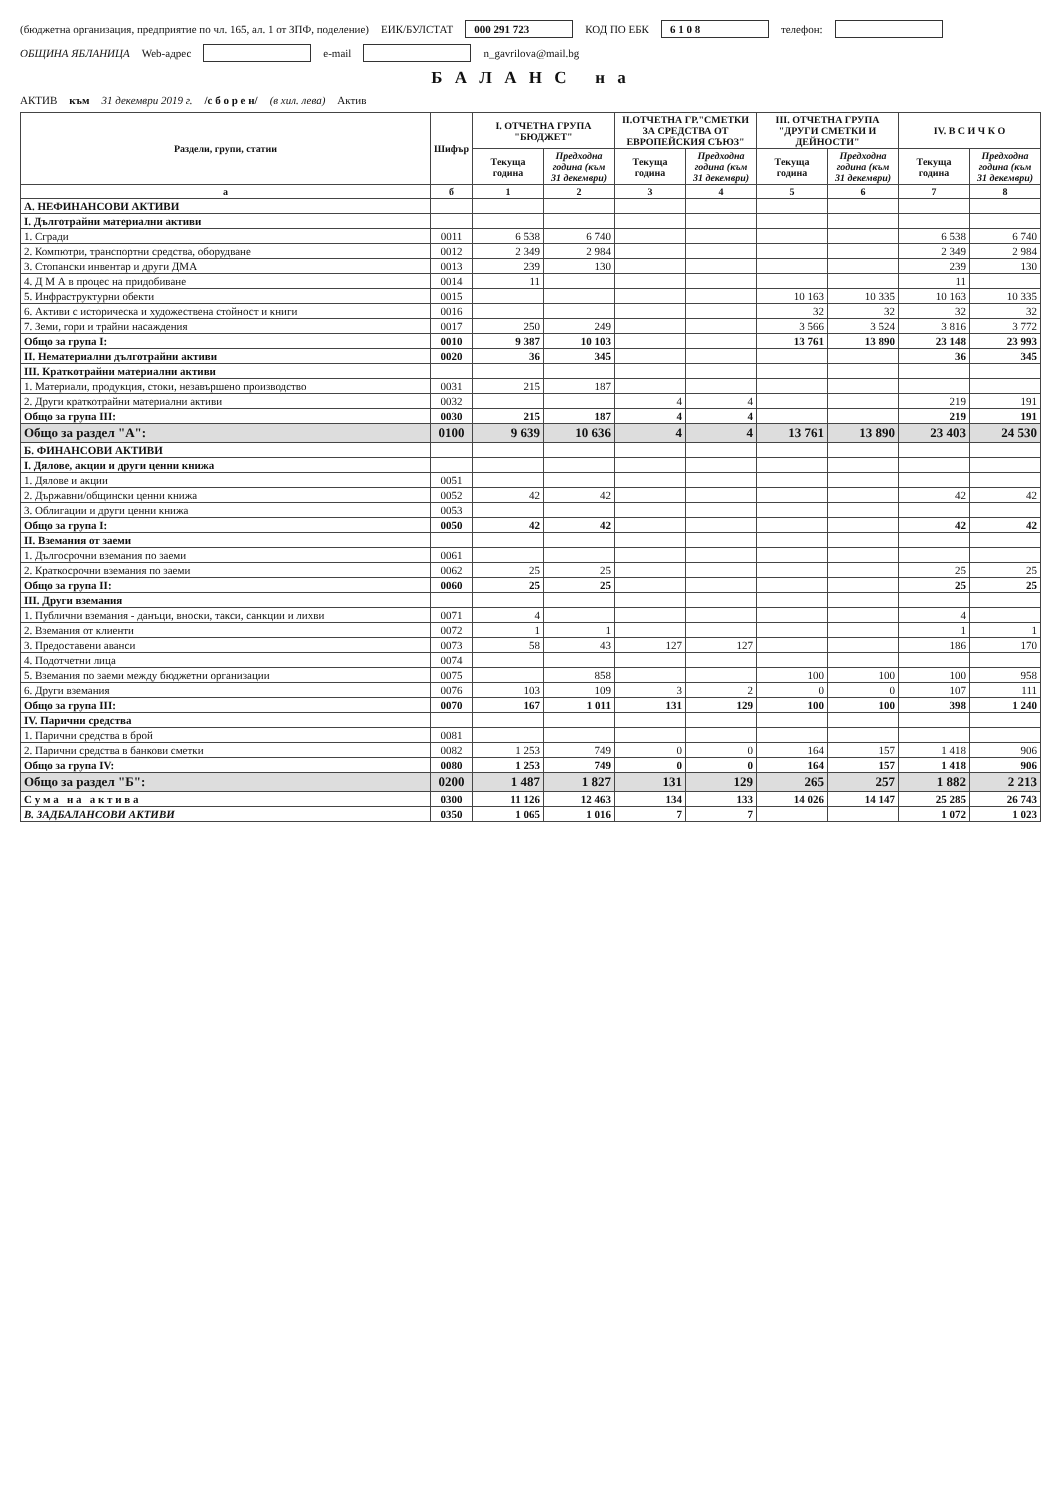(бюджетна организация, предприятие по чл. 165, ал. 1 от ЗПФ, поделение) ЕИК/БУЛСТАТ 000 291 723 КОД ПО ЕБК 6 1 0 8 телефон:
ОБЩИНА ЯБЛАНИЦА Web-адрес e-mail n_gavrilova@mail.bg
Б А Л А Н С н а
АКТИВ към 31 декември 2019 г. /с б о р е н/ (в хил. лева) Актив
| Раздели, групи, статии | Шифър | I. ОТЧЕТНА ГРУПА "БЮДЖЕТ" | | II.ОТЧЕТНА ГР."СМЕТКИ ЗА СРЕДСТВА ОТ ЕВРОПЕЙСКИЯ СЪЮЗ" | | III. ОТЧЕТНА ГРУПА "ДРУГИ СМЕТКИ И ДЕЙНОСТИ" | | IV. В С И Ч К О | |
| --- | --- | --- | --- | --- | --- | --- | --- | --- | --- |
| | | Текуща година | Предходна година (към 31 декември) | Текуща година | Предходна година (към 31 декември) | Текуща година | Предходна година (към 31 декември) | Текуща година | Предходна година (към 31 декември) |
| а | б | 1 | 2 | 3 | 4 | 5 | 6 | 7 | 8 |
| А. НЕФИНАНСОВИ АКТИВИ | | | | | | | | | |
| I. Дълготрайни материални активи | | | | | | | | | |
| 1. Сгради | 0011 | 6 538 | 6 740 | | | | | 6 538 | 6 740 |
| 2. Компютри, транспортни средства, оборудване | 0012 | 2 349 | 2 984 | | | | | 2 349 | 2 984 |
| 3. Стопански инвентар и други ДМА | 0013 | 239 | 130 | | | | | 239 | 130 |
| 4. Д М А в процес на придобиване | 0014 | 11 | | | | | | 11 | |
| 5. Инфраструктурни обекти | 0015 | | | | | 10 163 | 10 335 | 10 163 | 10 335 |
| 6. Активи с историческа и художествена стойност и книги | 0016 | | | | | 32 | 32 | 32 | 32 |
| 7. Земи, гори и трайни насаждения | 0017 | 250 | 249 | | | 3 566 | 3 524 | 3 816 | 3 772 |
| Общо за група I: | 0010 | 9 387 | 10 103 | | | 13 761 | 13 890 | 23 148 | 23 993 |
| II. Нематериални дълготрайни активи | 0020 | 36 | 345 | | | | | 36 | 345 |
| III. Краткотрайни материални активи | | | | | | | | | |
| 1. Материали, продукция, стоки, незавършено производство | 0031 | 215 | 187 | | | | | | |
| 2. Други краткотрайни материални активи | 0032 | | | 4 | 4 | | | 219 | 191 |
| Общо за група III: | 0030 | 215 | 187 | 4 | 4 | | | 219 | 191 |
| Общо за раздел "А": | 0100 | 9 639 | 10 636 | 4 | 4 | 13 761 | 13 890 | 23 403 | 24 530 |
| Б. ФИНАНСОВИ АКТИВИ | | | | | | | | | |
| I. Дялове, акции и други ценни книжа | | | | | | | | | |
| 1. Дялове и акции | 0051 | | | | | | | | |
| 2. Държавни/общински ценни книжа | 0052 | 42 | 42 | | | | | 42 | 42 |
| 3. Облигации и други ценни книжа | 0053 | | | | | | | | |
| Общо за група I: | 0050 | 42 | 42 | | | | | 42 | 42 |
| II. Вземания от заеми | | | | | | | | | |
| 1. Дългосрочни вземания по заеми | 0061 | | | | | | | | |
| 2. Краткосрочни вземания по заеми | 0062 | 25 | 25 | | | | | 25 | 25 |
| Общо за група II: | 0060 | 25 | 25 | | | | | 25 | 25 |
| III. Други вземания | | | | | | | | | |
| 1. Публични вземания - данъци, вноски, такси, санкции и лихви | 0071 | 4 | | | | | | 4 | |
| 2. Вземания от клиенти | 0072 | 1 | 1 | | | | | 1 | 1 |
| 3. Предоставени аванси | 0073 | 58 | 43 | 127 | 127 | | | 186 | 170 |
| 4. Подотчетни лица | 0074 | | | | | | | | |
| 5. Вземания по заеми между бюджетни организации | 0075 | | 858 | | | 100 | 100 | 100 | 958 |
| 6. Други вземания | 0076 | 103 | 109 | 3 | 2 | 0 | 0 | 107 | 111 |
| Общо за група III: | 0070 | 167 | 1 011 | 131 | 129 | 100 | 100 | 398 | 1 240 |
| IV. Парични средства | | | | | | | | | |
| 1. Парични средства в брой | 0081 | | | | | | | | |
| 2. Парични средства в банкови сметки | 0082 | 1 253 | 749 | 0 | 0 | 164 | 157 | 1 418 | 906 |
| Общо за група IV: | 0080 | 1 253 | 749 | 0 | 0 | 164 | 157 | 1 418 | 906 |
| Общо за раздел "Б": | 0200 | 1 487 | 1 827 | 131 | 129 | 265 | 257 | 1 882 | 2 213 |
| С у м а н а а к т и в а | 0300 | 11 126 | 12 463 | 134 | 133 | 14 026 | 14 147 | 25 285 | 26 743 |
| В. ЗАДБАЛАНСОВИ АКТИВИ | 0350 | 1 065 | 1 016 | 7 | 7 | | | 1 072 | 1 023 |